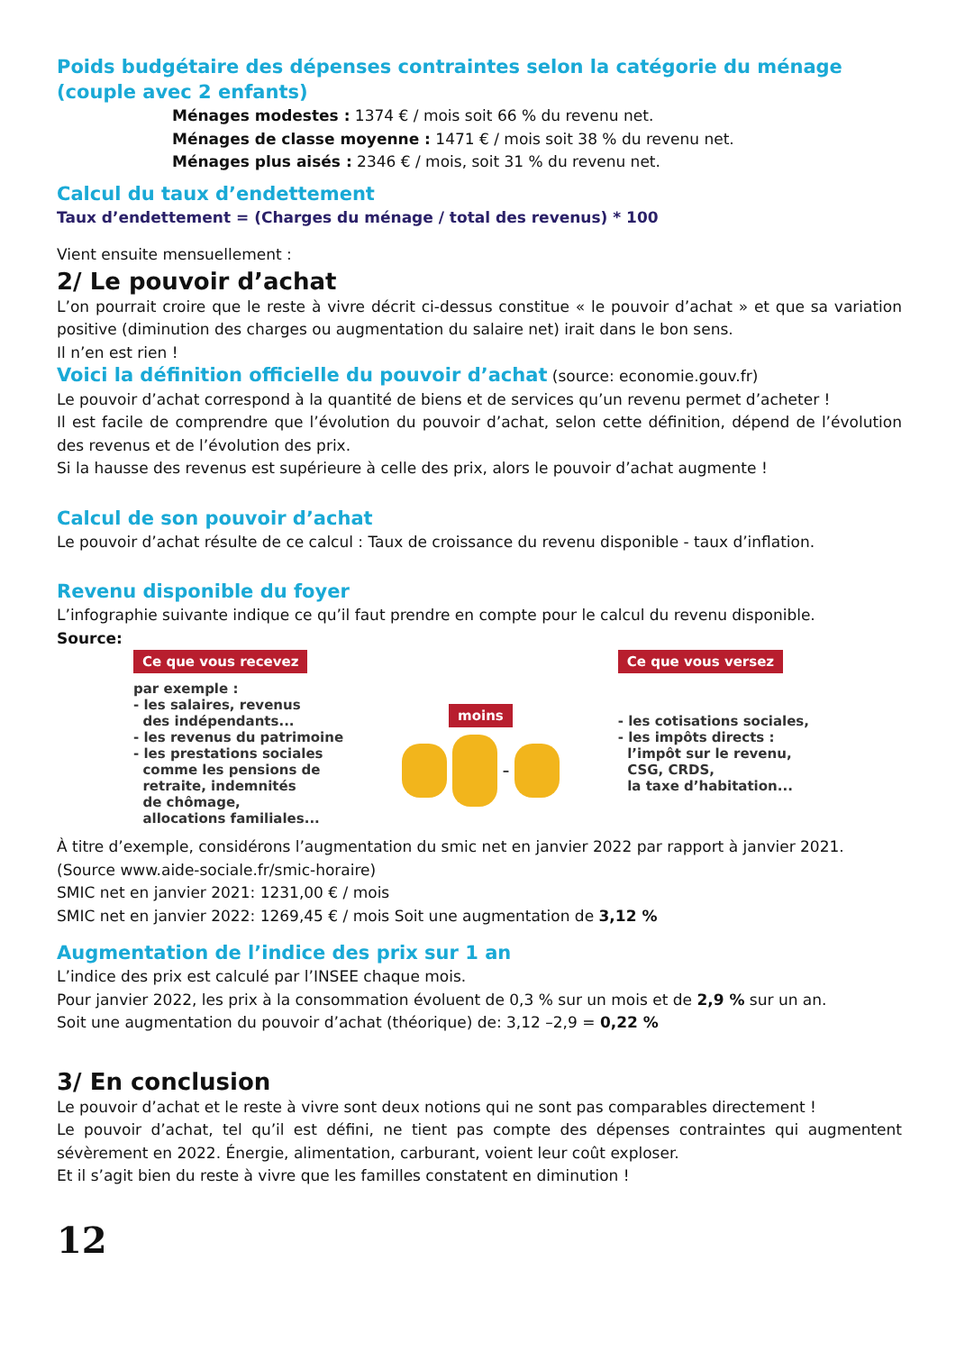Poids budgétaire des dépenses contraintes selon la catégorie du ménage (couple avec 2 enfants)
Ménages modestes : 1374 € / mois soit 66 % du revenu net.
Ménages de classe moyenne : 1471 € / mois soit 38 % du revenu net.
Ménages plus aisés : 2346 € / mois, soit 31 % du revenu net.
Calcul du taux d’endettement
Taux d’endettement = (Charges du ménage / total des revenus) * 100
Vient ensuite mensuellement :
2/ Le pouvoir d’achat
L’on pourrait croire que le reste à vivre décrit ci-dessus constitue « le pouvoir d’achat » et que sa variation positive (diminution des charges ou augmentation du salaire net) irait dans le bon sens.
Il n’en est rien !
Voici la définition officielle du pouvoir d’achat (source: economie.gouv.fr)
Le pouvoir d’achat correspond à la quantité de biens et de services qu’un revenu permet d’acheter !
Il est facile de comprendre que l’évolution du pouvoir d’achat, selon cette définition, dépend de l’évolution des revenus et de l’évolution des prix.
Si la hausse des revenus est supérieure à celle des prix, alors le pouvoir d’achat augmente !
Calcul de son pouvoir d’achat
Le pouvoir d’achat résulte de ce calcul : Taux de croissance du revenu disponible - taux d’inflation.
Revenu disponible du foyer
L’infographie suivante indique ce qu’il faut prendre en compte pour le calcul du revenu disponible.
Source:
Ce que vous recevez
par exemple :
- les salaires, revenus
des indépendants...
- les revenus du patrimoine
- les prestations sociales
comme les pensions de
retraite, indemnités
de chômage,
allocations familiales...
moins
–
Ce que vous versez
- les cotisations sociales,
- les impôts directs :
l’impôt sur le revenu,
CSG, CRDS,
la taxe d’habitation...
À titre d’exemple, considérons l’augmentation du smic net en janvier 2022 par rapport à janvier 2021.
(Source www.aide-sociale.fr/smic-horaire)
SMIC net en janvier 2021: 1231,00 € / mois
SMIC net en janvier 2022: 1269,45 € / mois Soit une augmentation de 3,12 %
Augmentation de l’indice des prix sur 1 an
L’indice des prix est calculé par l’INSEE chaque mois.
Pour janvier 2022, les prix à la consommation évoluent de 0,3 % sur un mois et de 2,9 % sur un an.
Soit une augmentation du pouvoir d’achat (théorique) de: 3,12 –2,9 = 0,22 %
3/ En conclusion
Le pouvoir d’achat et le reste à vivre sont deux notions qui ne sont pas comparables directement !
Le pouvoir d’achat, tel qu’il est défini, ne tient pas compte des dépenses contraintes qui augmentent sévèrement en 2022. Énergie, alimentation, carburant, voient leur coût exploser.
Et il s’agit bien du reste à vivre que les familles constatent en diminution !
12